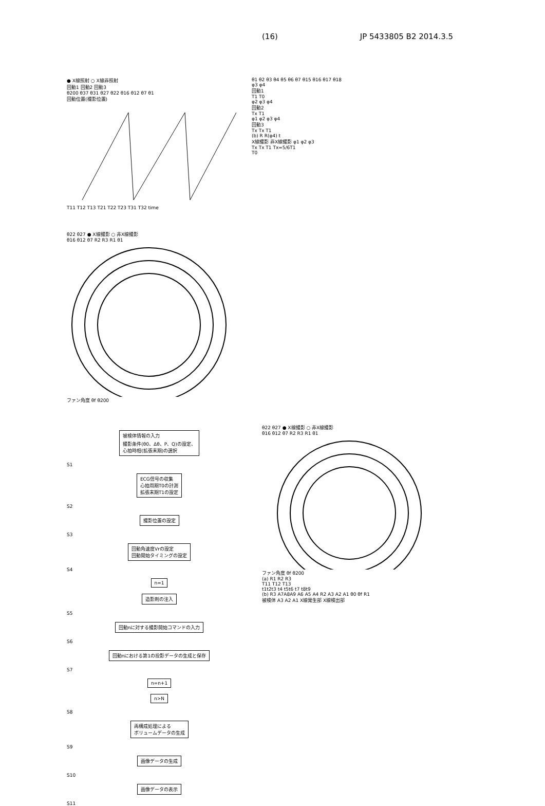(16) JP 5433805 B2 2014.3.5
● X線照射 ○ X線非照射
回動1 回動2 回動3
θ200 θ37 θ31 θ27 θ22 θ16 θ12 θ7 θ1
回動位置(撮影位置)
T11 T12 T13 T21 T22 T23 T31 T32 time
θ1 θ2 θ3 θ4 θ5 θ6 θ7 θ15 θ16 θ17 θ18
φ3 φ4
回動1
T1 T0
φ2 φ3 φ4
回動2
Tx T1
φ1 φ2 φ3 φ4
回動3
Tx Tx T1
(b) R R(φ4) t
X線撮影 非X線撮影 φ1 φ2 φ3
Tx Tx T1 Tx=5/6T1
T0
θ22 θ27 ● X線撮影 ○ 非X線撮影
θ16 θ12 θ7 R2 R3 R1 θ1
ファン角度 θf θ200
被検体情報の入力
撮影条件(θ0、Δθ、P、Q)の設定、
心拍時相(拡張末期)の選択
S1
ECG信号の収集
心拍周期T0の計測
拡張末期T1の設定
S2
撮影位置の設定
S3
回動角速度Vrの設定
回動開始タイミングの設定
S4
n=1
造影剤の注入
S5
回動nに対する撮影開始コマンドの入力
S6
回動nにおける第1の投影データの生成と保存
S7
n=n+1
n>N
S8
再構成処理による
ボリュームデータの生成
S9
画像データの生成
S10
画像データの表示
S11
θ22 θ27 ● X線撮影 ○ 非X線撮影
θ16 θ12 θ7 R2 R3 R1 θ1
ファン角度 θf θ200
(a) R1 R2 R3
T11 T12 T13
t1t2t3 t4 t5t6 t7 t8t9
(b) R3 A7A8A9 A6 A5 A4 R2 A3 A2 A1 θ0 θf R1
被検体 A3 A2 A1 X線発生部 X線検出部